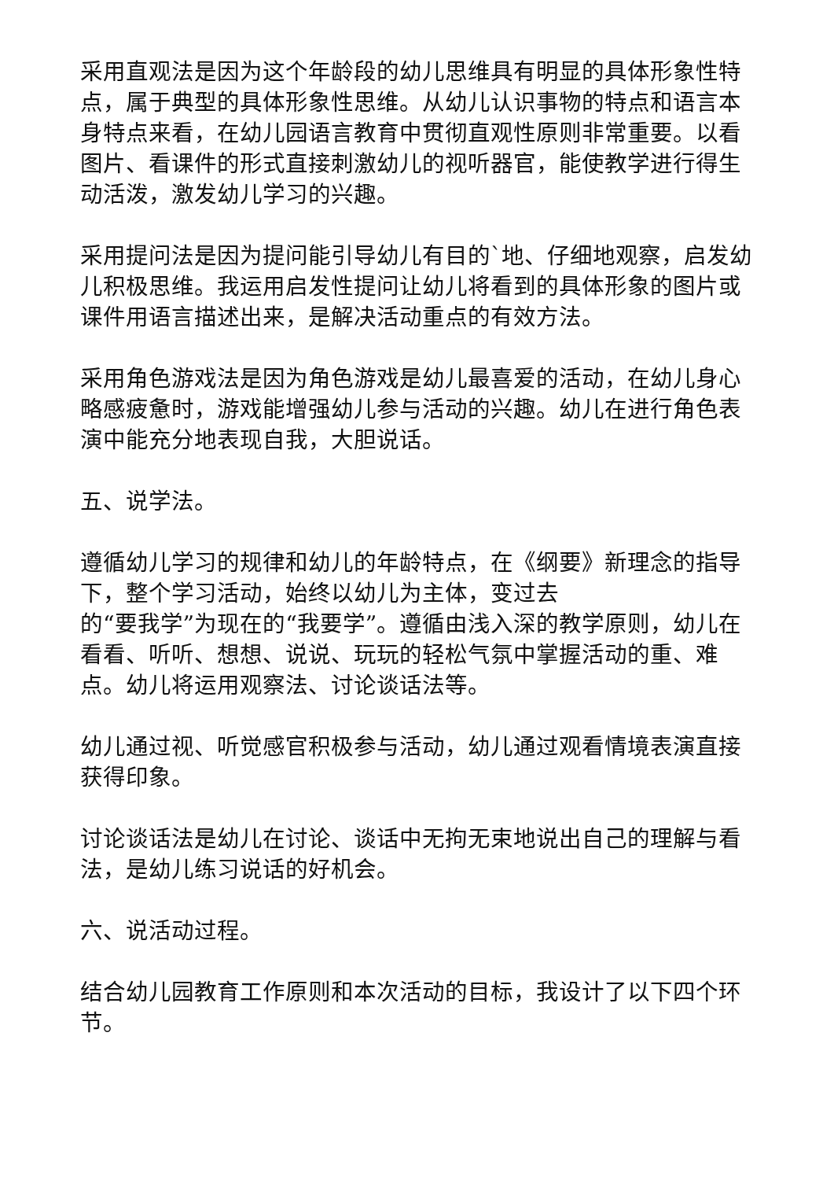采用直观法是因为这个年龄段的幼儿思维具有明显的具体形象性特点，属于典型的具体形象性思维。从幼儿认识事物的特点和语言本身特点来看，在幼儿园语言教育中贯彻直观性原则非常重要。以看图片、看课件的形式直接刺激幼儿的视听器官，能使教学进行得生动活泼，激发幼儿学习的兴趣。
采用提问法是因为提问能引导幼儿有目的`地、仔细地观察，启发幼儿积极思维。我运用启发性提问让幼儿将看到的具体形象的图片或课件用语言描述出来，是解决活动重点的有效方法。
采用角色游戏法是因为角色游戏是幼儿最喜爱的活动，在幼儿身心略感疲惫时，游戏能增强幼儿参与活动的兴趣。幼儿在进行角色表演中能充分地表现自我，大胆说话。
五、说学法。
遵循幼儿学习的规律和幼儿的年龄特点，在《纲要》新理念的指导下，整个学习活动，始终以幼儿为主体，变过去
的“要我学”为现在的“我要学”。遵循由浅入深的教学原则，幼儿在看看、听听、想想、说说、玩玩的轻松气氛中掌握活动的重、难点。幼儿将运用观察法、讨论谈话法等。
幼儿通过视、听觉感官积极参与活动，幼儿通过观看情境表演直接获得印象。
讨论谈话法是幼儿在讨论、谈话中无拘无束地说出自己的理解与看法，是幼儿练习说话的好机会。
六、说活动过程。
结合幼儿园教育工作原则和本次活动的目标，我设计了以下四个环节。